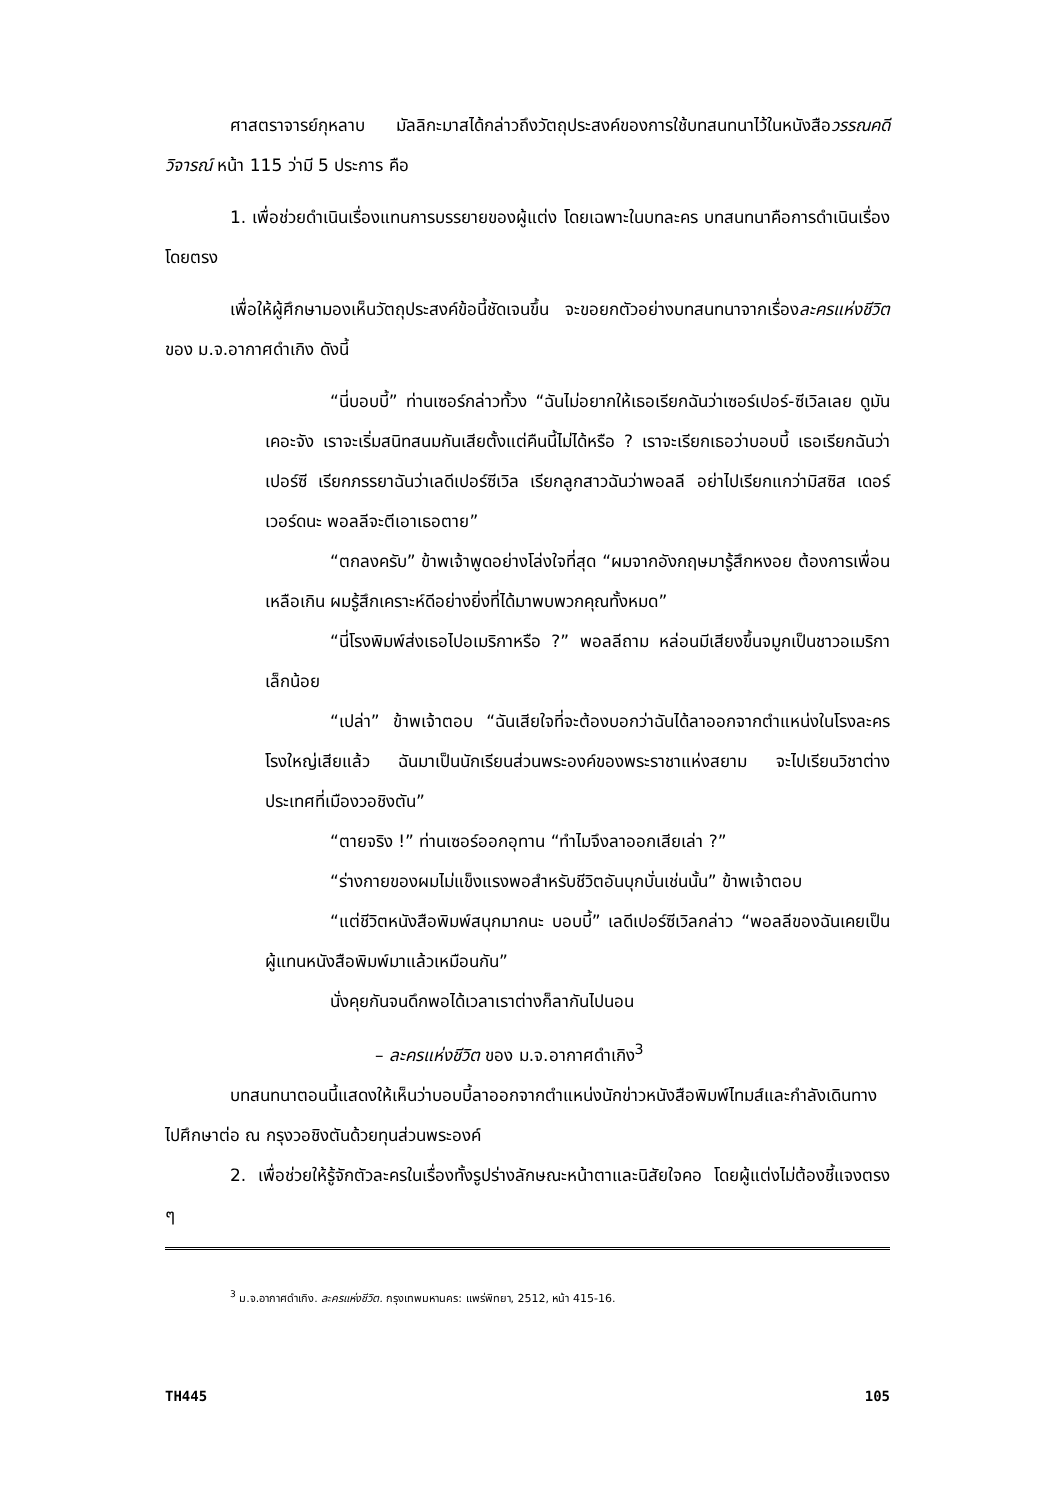ศาสตราจารย์กุหลาบ มัลลิกะมาสได้กล่าวถึงวัตถุประสงค์ของการใช้บทสนทนาไว้ในหนังสือวรรณคดีวิจารณ์ หน้า 115 ว่ามี 5 ประการ คือ
1. เพื่อช่วยดำเนินเรื่องแทนการบรรยายของผู้แต่ง โดยเฉพาะในบทละคร บทสนทนาคือการดำเนินเรื่องโดยตรง
เพื่อให้ผู้ศึกษามองเห็นวัตถุประสงค์ข้อนี้ชัดเจนขึ้น จะขอยกตัวอย่างบทสนทนาจากเรื่องละครแห่งชีวิต ของ ม.จ.อากาศดำเกิง ดังนี้
“นี่บอบบี้” ท่านเซอร์กล่าวทั้วง “ฉันไม่อยากให้เธอเรียกฉันว่าเซอร์เปอร์-ซีเวิลเลย ดูมันเคอะจัง เราจะเริ่มสนิทสนมกันเสียตั้งแต่คืนนี้ไม่ได้หรือ ? เราจะเรียกเธอว่าบอบบี้ เธอเรียกฉันว่าเปอร์ซี เรียกภรรยาฉันว่าเลดีเปอร์ซีเวิล เรียกลูกสาวฉันว่าพอลลี อย่าไปเรียกแกว่ามิสซิส เดอร์เวอร์ดนะ พอลลีจะตีเอาเธอตาย”
“ตกลงครับ” ข้าพเจ้าพูดอย่างโล่งใจที่สุด “ผมจากอังกฤษมารู้สึกหงอย ต้องการเพื่อนเหลือเกิน ผมรู้สึกเคราะห์ดีอย่างยิ่งที่ได้มาพบพวกคุณทั้งหมด”
“นี่โรงพิมพ์ส่งเธอไปอเมริกาหรือ ?” พอลลีถาม หล่อนมีเสียงขึ้นจมูกเป็นชาวอเมริกาเล็กน้อย
“เปล่า” ข้าพเจ้าตอบ “ฉันเสียใจที่จะต้องบอกว่าฉันได้ลาออกจากตำแหน่งในโรงละครโรงใหญ่เสียแล้ว ฉันมาเป็นนักเรียนส่วนพระองค์ของพระราชาแห่งสยาม จะไปเรียนวิชาต่างประเทศที่เมืองวอชิงตัน”
“ตายจริง !” ท่านเซอร์ออกอุทาน “ทำไมจึงลาออกเสียเล่า ?”
“ร่างกายของผมไม่แข็งแรงพอสำหรับชีวิตอันบุกบั่นเช่นนั้น” ข้าพเจ้าตอบ
“แต่ชีวิตหนังสือพิมพ์สนุกมากนะ บอบบี้” เลดีเปอร์ซีเวิลกล่าว “พอลลีของฉันเคยเป็นผู้แทนหนังสือพิมพ์มาแล้วเหมือนกัน”
นั่งคุยกันจนดึกพอได้เวลาเราต่างก็ลากันไปนอน
– ละครแห่งชีวิต ของ ม.จ.อากาศดำเกิง<sup>3</sup>
บทสนทนาตอนนี้แสดงให้เห็นว่าบอบบี้ลาออกจากตำแหน่งนักข่าวหนังสือพิมพ์ไทมส์และกำลังเดินทางไปศึกษาต่อ ณ กรุงวอชิงตันด้วยทุนส่วนพระองค์
2. เพื่อช่วยให้รู้จักตัวละครในเรื่องทั้งรูปร่างลักษณะหน้าตาและนิสัยใจคอ โดยผู้แต่งไม่ต้องชี้แจงตรง ๆ
<sup>3</sup> ม.จ.อากาศดำเกิง. ละครแห่งชีวิต. กรุงเทพมหานคร: แพร่พิทยา, 2512, หน้า 415-16.
TH445 105